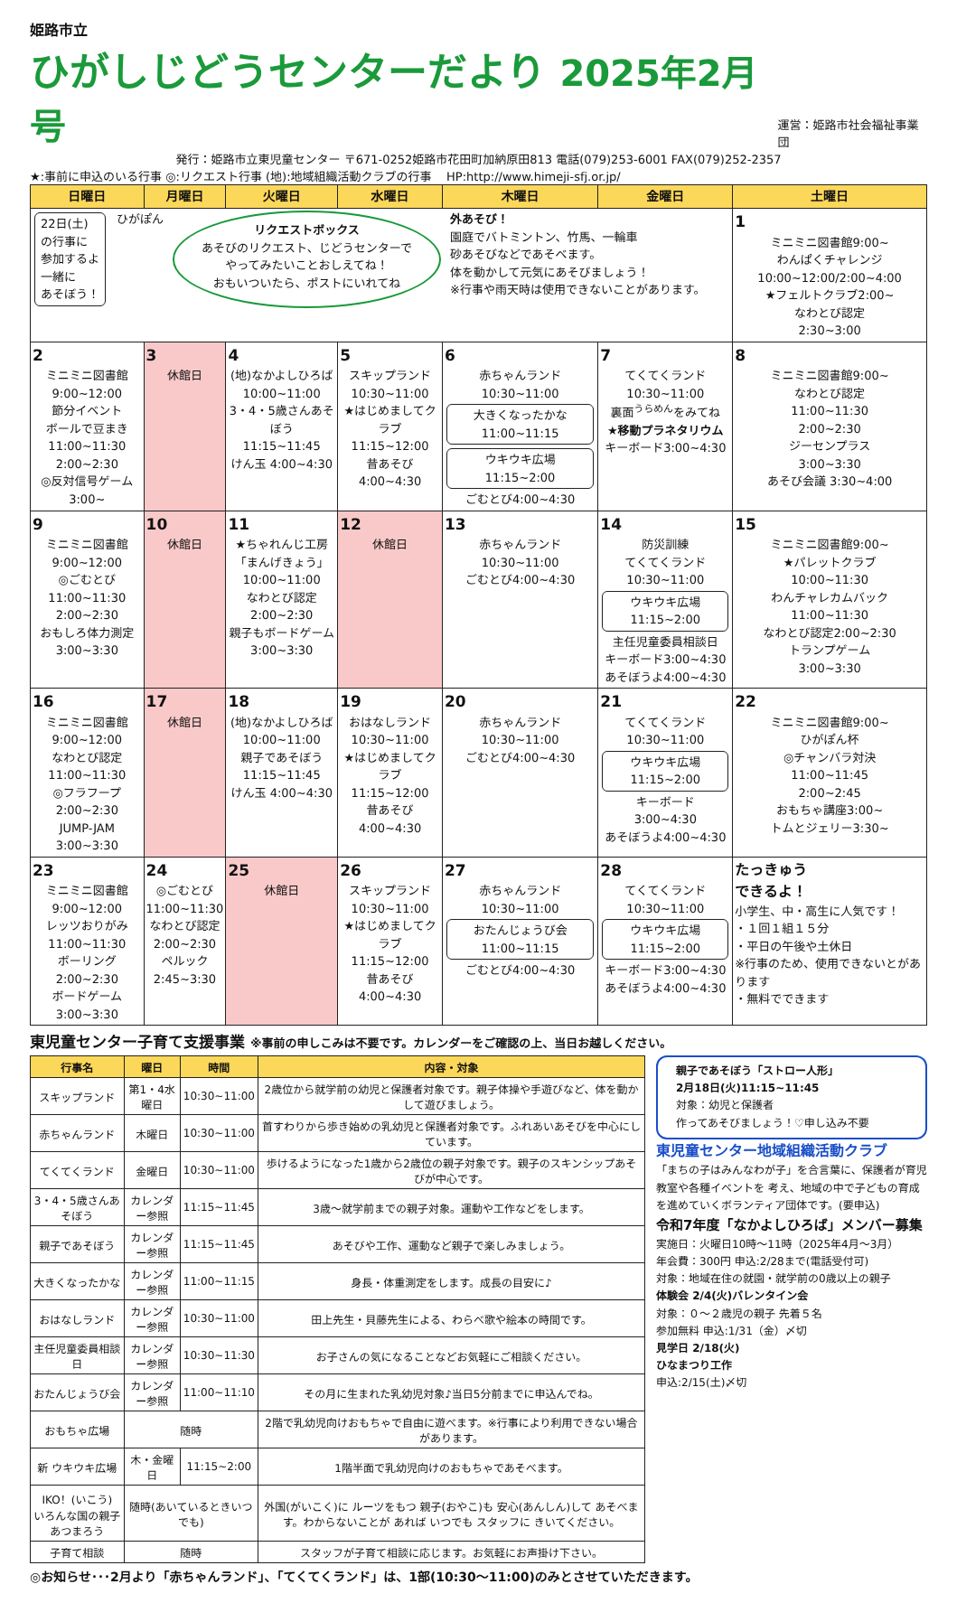姫路市立
ひがしじどうセンターだより 2025年2月号
運営：姫路市社会福祉事業団
発行：姫路市立東児童センター 〒671-0252姫路市花田町加納原田813 電話(079)253-6001 FAX(079)252-2357
★:事前に申込のいる行事 ◎:リクエスト行事 (地):地域組織活動クラブの行事 HP:http://www.himeji-sfj.or.jp/
| 日曜日 | 月曜日 | 火曜日 | 水曜日 | 木曜日 | 金曜日 | 土曜日 |
| --- | --- | --- | --- | --- | --- | --- |
| 22日(土) の行事に 参加するよ 一緒に あそぼう！ ひがぽん リクエストボックス あそびのリクエスト、じどうセンターで やってみたいことおしえてね！ おもいついたら、ポストにいれてね 外あそび！ 園庭でバトミントン、竹馬、一輪車 砂あそびなどであそべます。 体を動かして元気にあそびましょう！ ※行事や雨天時は使用できないことがあります。 | | | | | | 1 ミニミニ図書館9:00~ わんぱくチャレンジ 10:00~12:00/2:00~4:00 ★フェルトクラブ2:00~ なわとび認定 2:30~3:00 |
| 2 ミニミニ図書館 9:00~12:00 節分イベント ボールで豆まき 11:00~11:30 2:00~2:30 ◎反対信号ゲーム3:00~ | 3 休館日 | 4 (地)なかよしひろば 10:00~11:00 3・4・5歳さんあそぼう 11:15~11:45 けん玉 4:00~4:30 | 5 スキップランド 10:30~11:00 ★はじめましてクラブ 11:15~12:00 昔あそび4:00~4:30 | 6 赤ちゃんランド 10:30~11:00 大きくなったかな 11:00~11:15 ウキウキ広場 11:15~2:00 ごむとび4:00~4:30 | 7 てくてくランド 10:30~11:00 裏面<sup>うらめん</sup>をみてね ★移動プラネタリウム キーボード3:00~4:30 | 8 ミニミニ図書館9:00~ なわとび認定 11:00~11:30 2:00~2:30 ジーセンプラス 3:00~3:30 あそび会議 3:30~4:00 |
| 9 ミニミニ図書館 9:00~12:00 ◎ごむとび 11:00~11:30 2:00~2:30 おもしろ体力測定 3:00~3:30 | 10 休館日 | 11 ★ちゃれんじ工房 「まんげきょう」 10:00~11:00 なわとび認定 2:00~2:30 親子もボードゲーム 3:00~3:30 | 12 休館日 | 13 赤ちゃんランド 10:30~11:00 ごむとび4:00~4:30 | 14 防災訓練 てくてくランド 10:30~11:00 ウキウキ広場 11:15~2:00 主任児童委員相談日 キーボード3:00~4:30 あそぼうよ4:00~4:30 | 15 ミニミニ図書館9:00~ ★パレットクラブ 10:00~11:30 わんチャレカムバック 11:00~11:30 なわとび認定2:00~2:30 トランプゲーム 3:00~3:30 |
| 16 ミニミニ図書館 9:00~12:00 なわとび認定 11:00~11:30 ◎フラフープ2:00~2:30 JUMP-JAM 3:00~3:30 | 17 休館日 | 18 (地)なかよしひろば 10:00~11:00 親子であそぼう 11:15~11:45 けん玉 4:00~4:30 | 19 おはなしランド 10:30~11:00 ★はじめましてクラブ 11:15~12:00 昔あそび4:00~4:30 | 20 赤ちゃんランド 10:30~11:00 ごむとび4:00~4:30 | 21 てくてくランド 10:30~11:00 ウキウキ広場 11:15~2:00 キーボード 3:00~4:30 あそぼうよ4:00~4:30 | 22 ミニミニ図書館9:00~ ひがぽん杯 ◎チャンバラ対決 11:00~11:45 2:00~2:45 おもちゃ講座3:00~ トムとジェリー3:30~ |
| 23 ミニミニ図書館 9:00~12:00 レッツおりがみ 11:00~11:30 ボーリング 2:00~2:30 ボードゲーム 3:00~3:30 | 24 ◎ごむとび 11:00~11:30 なわとび認定 2:00~2:30 ペルック 2:45~3:30 | 25 休館日 | 26 スキップランド 10:30~11:00 ★はじめましてクラブ 11:15~12:00 昔あそび4:00~4:30 | 27 赤ちゃんランド 10:30~11:00 おたんじょうび会 11:00~11:15 ごむとび4:00~4:30 | 28 てくてくランド 10:30~11:00 ウキウキ広場 11:15~2:00 キーボード3:00~4:30 あそぼうよ4:00~4:30 | たっきゅう できるよ！ 小学生、中・高生に人気です！ ・１回１組１５分 ・平日の午後や土休日 ※行事のため、使用できないとがあります ・無料でできます |
東児童センター子育て支援事業 ※事前の申しこみは不要です。カレンダーをご確認の上、当日お越しください。
| 行事名 | 曜日 | 時間 | 内容・対象 |
| --- | --- | --- | --- |
| スキップランド | 第1・4水曜日 | 10:30~11:00 | 2歳位から就学前の幼児と保護者対象です。親子体操や手遊びなど、体を動かして遊びましょう。 |
| 赤ちゃんランド | 木曜日 | 10:30~11:00 | 首すわりから歩き始めの乳幼児と保護者対象です。ふれあいあそびを中心にしています。 |
| てくてくランド | 金曜日 | 10:30~11:00 | 歩けるようになった1歳から2歳位の親子対象です。親子のスキンシップあそびが中心です。 |
| 3・4・5歳さんあそぼう | カレンダー参照 | 11:15~11:45 | 3歳～就学前までの親子対象。運動や工作などをします。 |
| 親子であそぼう | カレンダー参照 | 11:15~11:45 | あそびや工作、運動など親子で楽しみましょう。 |
| 大きくなったかな | カレンダー参照 | 11:00~11:15 | 身長・体重測定をします。成長の目安に♪ |
| おはなしランド | カレンダー参照 | 10:30~11:00 | 田上先生・貝藤先生による、わらべ歌や絵本の時間です。 |
| 主任児童委員相談日 | カレンダー参照 | 10:30~11:30 | お子さんの気になることなどお気軽にご相談ください。 |
| おたんじょうび会 | カレンダー参照 | 11:00~11:10 | その月に生まれた乳幼児対象♪当日5分前までに申込んでね。 |
| おもちゃ広場 | 随時 | | 2階で乳幼児向けおもちゃで自由に遊べます。※行事により利用できない場合があります。 |
| 新 ウキウキ広場 | 木・金曜日 | 11:15~2:00 | 1階半面で乳幼児向けのおもちゃであそべます。 |
| IKO！(いこう) いろんな国の親子あつまろう | 随時(あいているときいつでも) | | 外国(がいこく)に ルーツをもつ 親子(おやこ)も 安心(あんしん)して あそべます。わからないことが あれば いつでも スタッフに きいてください。 |
| 子育て相談 | 随時 | | スタッフが子育て相談に応じます。お気軽にお声掛け下さい。 |
親子であそぼう「ストロー人形」
2月18日(火)11:15~11:45
対象：幼児と保護者
作ってあそびましょう！♡申し込み不要
東児童センター地域組織活動クラブ
「まちの子はみんなわが子」を合言葉に、保護者が育児教室や各種イベントを 考え、地域の中で子どもの育成を進めていくボランティア団体です。(要申込)
令和7年度「なかよしひろば」メンバー募集
実施日：火曜日10時～11時（2025年4月～3月）
年会費：300円 申込:2/28まで(電話受付可)
対象：地域在住の就園・就学前の0歳以上の親子
体験会 2/4(火)バレンタイン会
対象：０～２歳児の親子 先着５名
参加無料 申込:1/31（金）〆切
見学日 2/18(火)
ひなまつり工作
申込:2/15(土)〆切
◎お知らせ･･･2月より「赤ちゃんランド」、「てくてくランド」は、1部(10:30～11:00)のみとさせていただきます。